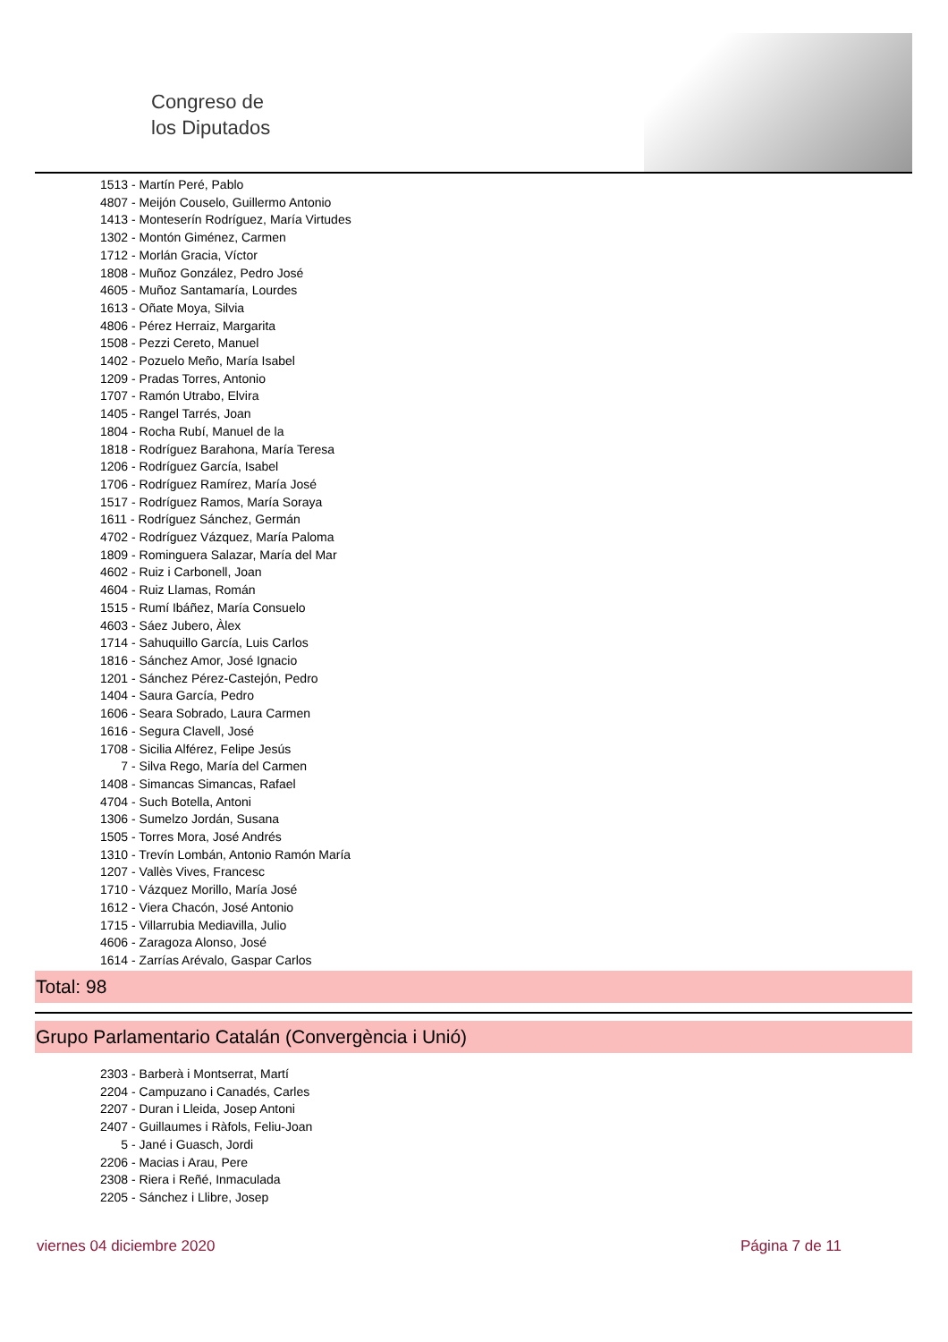Congreso de
los Diputados
1513 - Martín Peré, Pablo
4807 - Meijón Couselo, Guillermo Antonio
1413 - Monteserín Rodríguez, María Virtudes
1302 - Montón Giménez, Carmen
1712 - Morlán Gracia, Víctor
1808 - Muñoz González, Pedro José
4605 - Muñoz Santamaría, Lourdes
1613 - Oñate Moya, Silvia
4806 - Pérez Herraiz, Margarita
1508 - Pezzi Cereto, Manuel
1402 - Pozuelo Meño, María Isabel
1209 - Pradas Torres, Antonio
1707 - Ramón Utrabo, Elvira
1405 - Rangel Tarrés, Joan
1804 - Rocha Rubí, Manuel de la
1818 - Rodríguez Barahona, María Teresa
1206 - Rodríguez García, Isabel
1706 - Rodríguez Ramírez, María José
1517 - Rodríguez Ramos, María Soraya
1611 - Rodríguez Sánchez, Germán
4702 - Rodríguez Vázquez, María Paloma
1809 - Rominguera Salazar, María del Mar
4602 - Ruiz i Carbonell, Joan
4604 - Ruiz Llamas, Román
1515 - Rumí Ibáñez, María Consuelo
4603 - Sáez Jubero, Àlex
1714 - Sahuquillo García, Luis Carlos
1816 - Sánchez Amor, José Ignacio
1201 - Sánchez Pérez-Castejón, Pedro
1404 - Saura García, Pedro
1606 - Seara Sobrado, Laura Carmen
1616 - Segura Clavell, José
1708 - Sicilia Alférez, Felipe Jesús
7 - Silva Rego, María del Carmen
1408 - Simancas Simancas, Rafael
4704 - Such Botella, Antoni
1306 - Sumelzo Jordán, Susana
1505 - Torres Mora, José Andrés
1310 - Trevín Lombán, Antonio Ramón María
1207 - Vallès Vives, Francesc
1710 - Vázquez Morillo, María José
1612 - Viera Chacón, José Antonio
1715 - Villarrubia Mediavilla, Julio
4606 - Zaragoza Alonso, José
1614 - Zarrías Arévalo, Gaspar Carlos
Total: 98
Grupo Parlamentario Catalán (Convergència i Unió)
2303 - Barberà i Montserrat, Martí
2204 - Campuzano i Canadés, Carles
2207 - Duran i Lleida, Josep Antoni
2407 - Guillaumes i Ràfols, Feliu-Joan
5 - Jané i Guasch, Jordi
2206 - Macias i Arau, Pere
2308 - Riera i Reñé, Inmaculada
2205 - Sánchez i Llibre, Josep
viernes 04 diciembre 2020 Página 7 de 11